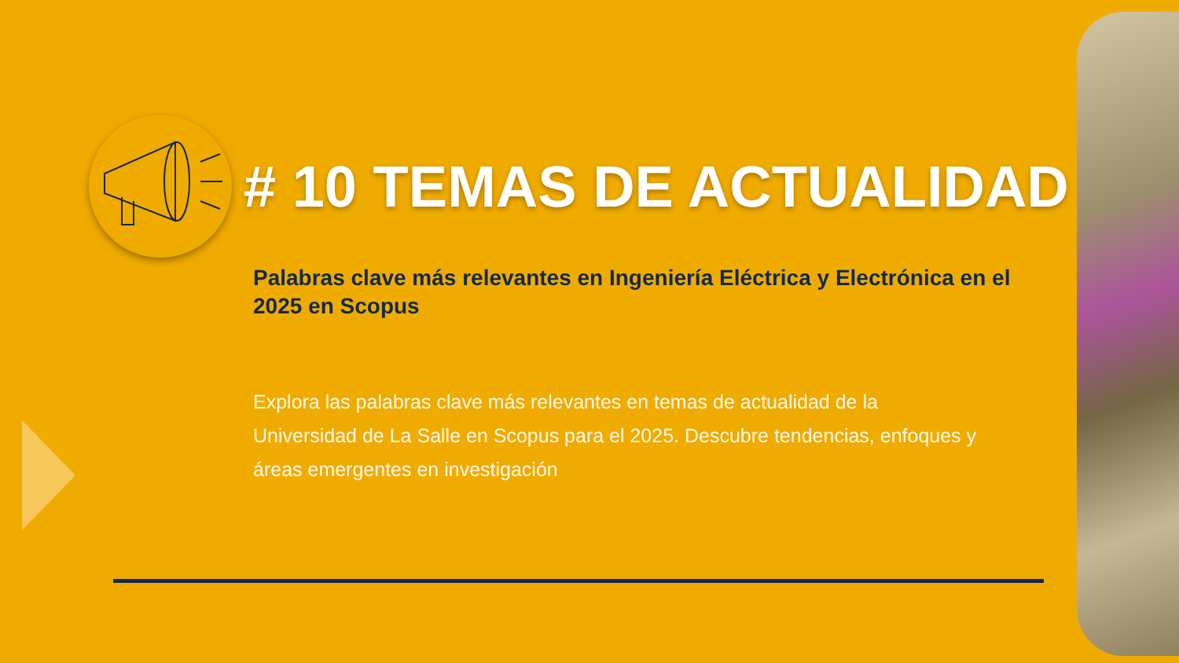# 10 TEMAS DE ACTUALIDAD
Palabras clave más relevantes en Ingeniería Eléctrica y Electrónica en el 2025 en Scopus
Explora las palabras clave más relevantes en temas de actualidad de la Universidad de La Salle en Scopus para el 2025. Descubre tendencias, enfoques y áreas emergentes en investigación